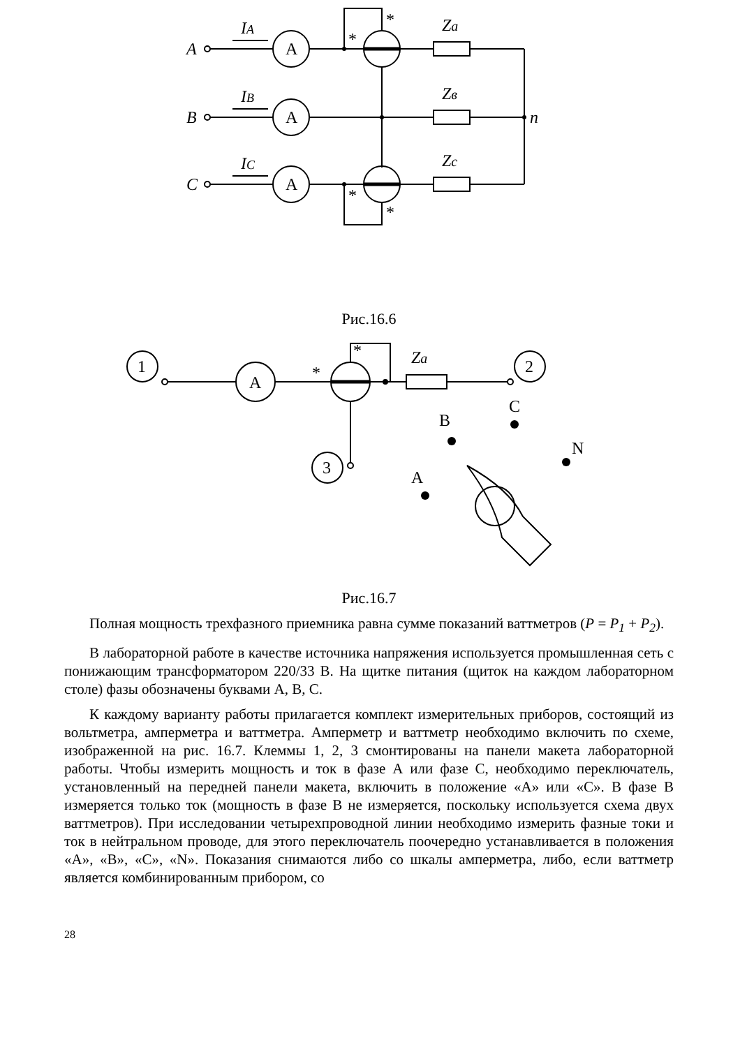A
A
A
A
B
C
IA
IB
IC
Za
Zв
Zc
n
*
*
*
*
Рис.16.6
1
2
3
A
Za
*
*
B
C
A
N
Рис.16.7
Полная мощность трехфазного приемника равна сумме показаний ваттметров (P = P<sub>1</sub> + P<sub>2</sub>).
В лабораторной работе в качестве источника напряжения используется промышленная сеть с понижающим трансформатором 220/33 В. На щитке питания (щиток на каждом лабораторном столе) фазы обозначены буквами А, В, С.
К каждому варианту работы прилагается комплект измерительных приборов, состоящий из вольтметра, амперметра и ваттметра. Амперметр и ваттметр необходимо включить по схеме, изображенной на рис. 16.7. Клеммы 1, 2, 3 смонтированы на панели макета лабораторной работы. Чтобы измерить мощность и ток в фазе А или фазе С, необходимо переключатель, установленный на передней панели макета, включить в положение «А» или «С». В фазе В измеряется только ток (мощность в фазе В не измеряется, поскольку используется схема двух ваттметров). При исследовании четырехпроводной линии необходимо измерить фазные токи и ток в нейтральном проводе, для этого переключатель поочередно устанавливается в положения «А», «В», «С», «N». Показания снимаются либо со шкалы амперметра, либо, если ваттметр является комбинированным прибором, со
28